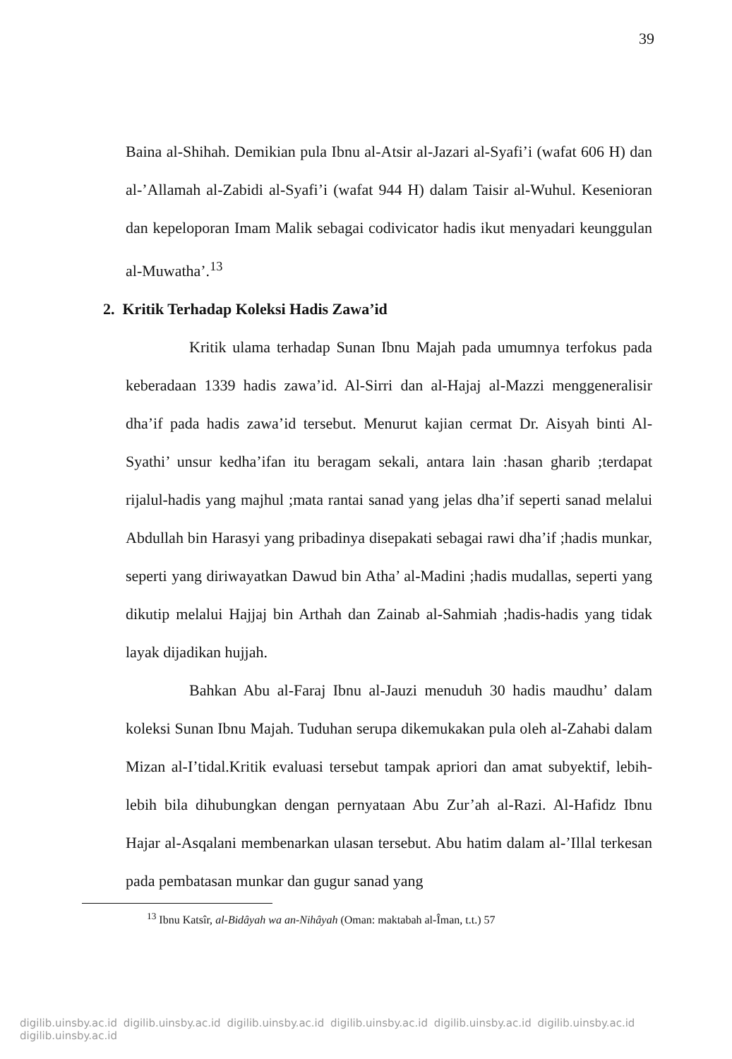39
Baina al-Shihah. Demikian pula Ibnu al-Atsir al-Jazari al-Syafi’i (wafat 606 H) dan al-’Allamah al-Zabidi al-Syafi’i (wafat 944 H) dalam Taisir al-Wuhul. Kesenioran dan kepeloporan Imam Malik sebagai codivicator hadis ikut menyadari keunggulan al-Muwatha’.<sup>13</sup>
2. Kritik Terhadap Koleksi Hadis Zawa’id
Kritik ulama terhadap Sunan Ibnu Majah pada umumnya terfokus pada keberadaan 1339 hadis zawa’id. Al-Sirri dan al-Hajaj al-Mazzi menggeneralisir dha’if pada hadis zawa’id tersebut. Menurut kajian cermat Dr. Aisyah binti Al-Syathi’ unsur kedha’ifan itu beragam sekali, antara lain :hasan gharib ;terdapat rijalul-hadis yang majhul ;mata rantai sanad yang jelas dha’if seperti sanad melalui Abdullah bin Harasyi yang pribadinya disepakati sebagai rawi dha’if ;hadis munkar, seperti yang diriwayatkan Dawud bin Atha’ al-Madini ;hadis mudallas, seperti yang dikutip melalui Hajjaj bin Arthah dan Zainab al-Sahmiah ;hadis-hadis yang tidak layak dijadikan hujjah.
Bahkan Abu al-Faraj Ibnu al-Jauzi menuduh 30 hadis maudhu’ dalam koleksi Sunan Ibnu Majah. Tuduhan serupa dikemukakan pula oleh al-Zahabi dalam Mizan al-I’tidal.Kritik evaluasi tersebut tampak apriori dan amat subyektif, lebih-lebih bila dihubungkan dengan pernyataan Abu Zur’ah al-Razi. Al-Hafidz Ibnu Hajar al-Asqalani membenarkan ulasan tersebut. Abu hatim dalam al-’Illal terkesan pada pembatasan munkar dan gugur sanad yang
<sup>13</sup> Ibnu Katsîr, al-Bidâyah wa an-Nihâyah (Oman: maktabah al-Îman, t.t.) 57
digilib.uinsby.ac.id digilib.uinsby.ac.id digilib.uinsby.ac.id digilib.uinsby.ac.id digilib.uinsby.ac.id digilib.uinsby.ac.id digilib.uinsby.ac.id